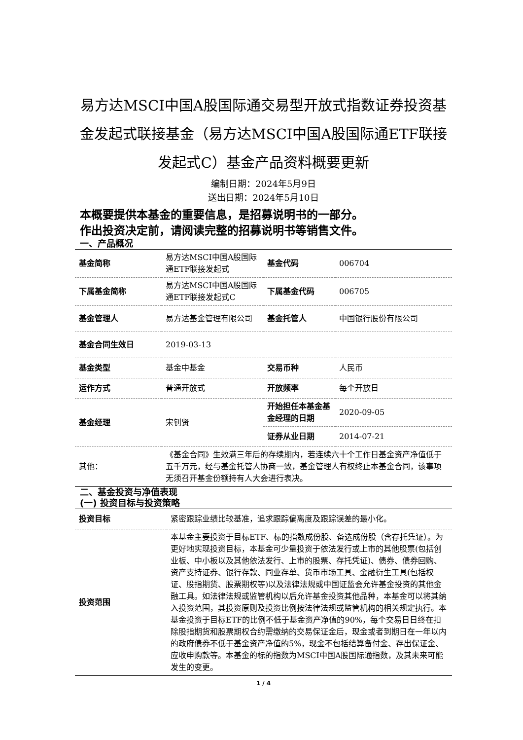易方达MSCI中国A股国际通交易型开放式指数证券投资基金发起式联接基金（易方达MSCI中国A股国际通ETF联接发起式C）基金产品资料概要更新
编制日期：2024年5月9日
送出日期：2024年5月10日
本概要提供本基金的重要信息，是招募说明书的一部分。
作出投资决定前，请阅读完整的招募说明书等销售文件。
一、产品概况
| 基金简称 | 易方达MSCI中国A股国际通ETF联接发起式 | 基金代码 | 006704 |
| 下属基金简称 | 易方达MSCI中国A股国际通ETF联接发起式C | 下属基金代码 | 006705 |
| 基金管理人 | 易方达基金管理有限公司 | 基金托管人 | 中国银行股份有限公司 |
| 基金合同生效日 | 2019-03-13 | | |
| 基金类型 | 基金中基金 | 交易币种 | 人民币 |
| 运作方式 | 普通开放式 | 开放频率 | 每个开放日 |
| 基金经理 | 宋钊贤 | 开始担任本基金基金经理的日期 | 2020-09-05 |
| | | 证券从业日期 | 2014-07-21 |
| 其他： | 《基金合同》生效满三年后的存续期内，若连续六十个工作日基金资产净值低于五千万元，经与基金托管人协商一致，基金管理人有权终止本基金合同，该事项无须召开基金份额持有人大会进行表决。 | | |
二、基金投资与净值表现
(一) 投资目标与投资策略
| 投资目标 | 紧密跟踪业绩比较基准，追求跟踪偏离度及跟踪误差的最小化。 |
| 投资范围 | 本基金主要投资于目标ETF、标的指数成份股、备选成份股（含存托凭证）。为更好地实现投资目标，本基金可少量投资于依法发行或上市的其他股票(包括创业板、中小板以及其他依法发行、上市的股票、存托凭证)、债券、债券回购、资产支持证券、银行存款、同业存单、货币市场工具、金融衍生工具(包括权证、股指期货、股票期权等)以及法律法规或中国证监会允许基金投资的其他金融工具。如法律法规或监管机构以后允许基金投资其他品种，本基金可以将其纳入投资范围，其投资原则及投资比例按法律法规或监管机构的相关规定执行。本基金投资于目标ETF的比例不低于基金资产净值的90%，每个交易日日终在扣除股指期货和股票期权合约需缴纳的交易保证金后，现金或者到期日在一年以内的政府债券不低于基金资产净值的5%，现金不包括结算备付金、存出保证金、应收申购款等。本基金的标的指数为MSCI中国A股国际通指数，及其未来可能发生的变更。 |
1 / 4